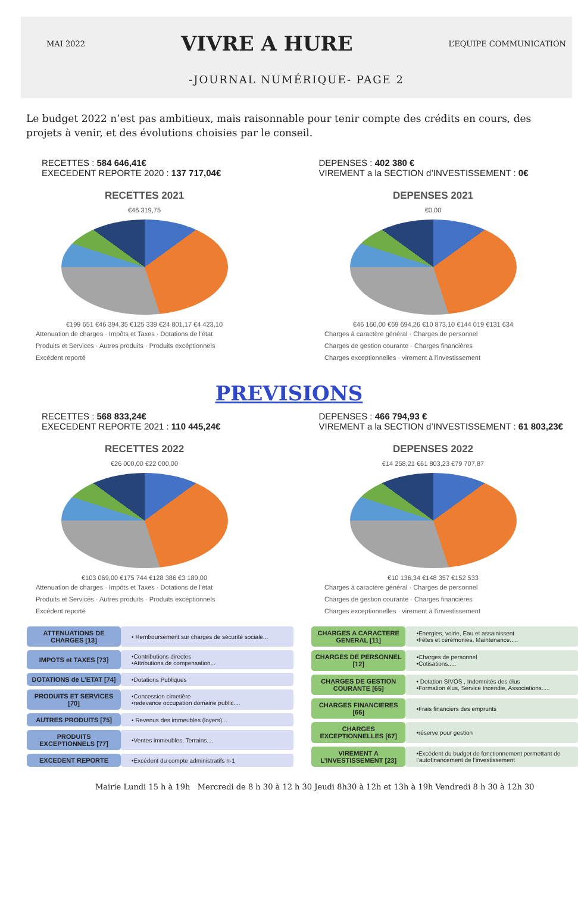MAI 2022 VIVRE A HURE L’EQUIPE COMMUNICATION
-JOURNAL NUMÉRIQUE- PAGE 2
Le budget 2022 n’est pas ambitieux, mais raisonnable pour tenir compte des crédits en cours, des projets à venir, et des évolutions choisies par le conseil.
RECETTES : 584 646,41€
EXECEDENT REPORTE 2020 : 137 717,04€
DEPENSES : 402 380 €
VIREMENT a la SECTION d’INVESTISSEMENT : 0€
RECETTES 2021
€46 319,75
€199 651 €46 394,35 €125 339 €24 801,17 €4 423,10
Attenuation de charges · Impôts et Taxes · Dotations de l'état
Produits et Services · Autres produits · Produits excéptionnels
Excédent reporté
DEPENSES 2021
€0,00
€46 160,00 €69 694,26 €10 873,10 €144 019 €131 634
Charges à caractère général · Charges de personnel
Charges de gestion courante · Charges financières
Charges exceptionnelles · virement à l'investissement
PREVISIONS
RECETTES : 568 833,24€
EXECEDENT REPORTE 2021 : 110 445,24€
DEPENSES : 466 794,93 €
VIREMENT a la SECTION d’INVESTISSEMENT : 61 803,23€
RECETTES 2022
€26 000,00 €22 000,00
€103 069,00 €175 744 €128 386 €3 189,00
Attenuation de charges · Impôts et Taxes · Dotations de l'état
Produits et Services · Autres produits · Produits excéptionnels
Excédent reporté
DEPENSES 2022
€14 258,21 €61 803,23 €79 707,87
€10 136,34 €148 357 €152 533
Charges à caractère général · Charges de personnel
Charges de gestion courante · Charges financières
Charges exceptionnelles · virement à l'investissement
| ATTENUATIONS DE CHARGES [13] | • Remboursement sur charges de sécurité sociale... |
| IMPOTS et TAXES [73] | •Contributions directes •Attributions de compensation... |
| DOTATIONS de L’ETAT [74] | •Dotations Publiques |
| PRODUITS ET SERVICES [70] | •Concession cimetière •redevance occupation domaine public.... |
| AUTRES PRODUITS [75] | • Revenus des immeubles (loyers)... |
| PRODUITS EXCEPTIONNELS [77] | •Ventes immeubles, Terrains.... |
| EXCEDENT REPORTE | •Excédent du compte administratifs n-1 |
| CHARGES A CARACTERE GENERAL [11] | •Energies, voirie, Eau et assainissent •Fêtes et cérémonies, Maintenance..... |
| CHARGES DE PERSONNEL [12] | •Charges de personnel •Cotisations..... |
| CHARGES DE GESTION COURANTE [65] | • Dotation SIVOS , Indemnités des élus •Formation élus, Service Incendie, Associations..... |
| CHARGES FINANCIERES [66] | •Frais financiers des emprunts |
| CHARGES EXCEPTIONNELLES [67] | •réserve pour gestion |
| VIREMENT A L’INVESTISSEMENT [23] | •Excèdent du budget de fonctionnement permettant de l’autofinancement de l’investissement |
Mairie Lundi 15 h à 19h Mercredi de 8 h 30 à 12 h 30 Jeudi 8h30 à 12h et 13h à 19h Vendredi 8 h 30 à 12h 30